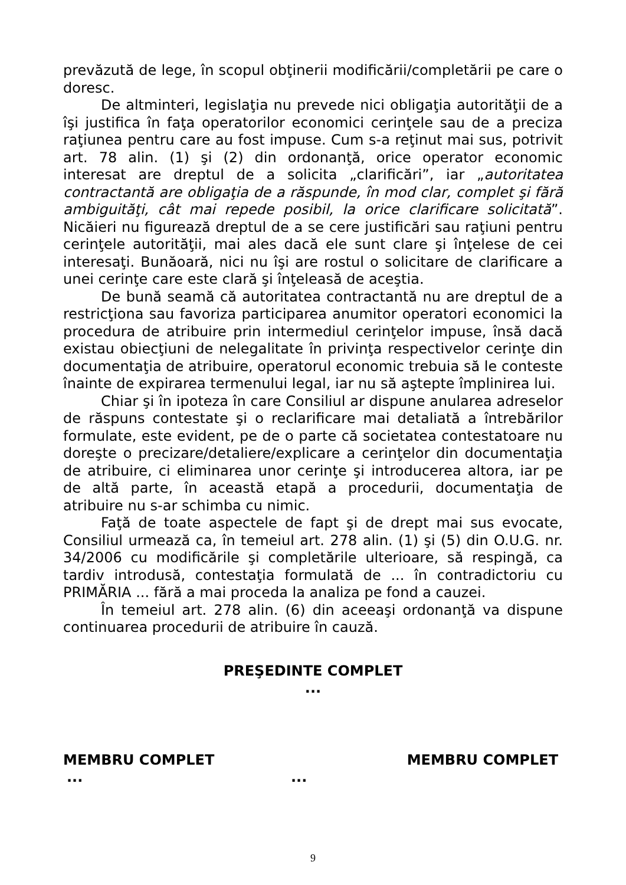prevăzută de lege, în scopul obţinerii modificării/completării pe care o doresc.
De altminteri, legislaţia nu prevede nici obligaţia autorităţii de a îşi justifica în faţa operatorilor economici cerinţele sau de a preciza raţiunea pentru care au fost impuse. Cum s-a reţinut mai sus, potrivit art. 78 alin. (1) şi (2) din ordonanţă, orice operator economic interesat are dreptul de a solicita „clarificări”, iar „autoritatea contractantă are obligaţia de a răspunde, în mod clar, complet şi fără ambiguităţi, cât mai repede posibil, la orice clarificare solicitată”. Nicăieri nu figurează dreptul de a se cere justificări sau raţiuni pentru cerinţele autorităţii, mai ales dacă ele sunt clare şi înţelese de cei interesaţi. Bunăoară, nici nu îşi are rostul o solicitare de clarificare a unei cerinţe care este clară şi înţeleasă de aceştia.
De bună seamă că autoritatea contractantă nu are dreptul de a restricţiona sau favoriza participarea anumitor operatori economici la procedura de atribuire prin intermediul cerinţelor impuse, însă dacă existau obiecţiuni de nelegalitate în privinţa respectivelor cerinţe din documentaţia de atribuire, operatorul economic trebuia să le conteste înainte de expirarea termenului legal, iar nu să aştepte împlinirea lui.
Chiar şi în ipoteza în care Consiliul ar dispune anularea adreselor de răspuns contestate şi o reclarificare mai detaliată a întrebărilor formulate, este evident, pe de o parte că societatea contestatoare nu doreşte o precizare/detaliere/explicare a cerinţelor din documentaţia de atribuire, ci eliminarea unor cerinţe şi introducerea altora, iar pe de altă parte, în această etapă a procedurii, documentaţia de atribuire nu s-ar schimba cu nimic.
Faţă de toate aspectele de fapt şi de drept mai sus evocate, Consiliul urmează ca, în temeiul art. 278 alin. (1) şi (5) din O.U.G. nr. 34/2006 cu modificările şi completările ulterioare, să respingă, ca tardiv introdusă, contestaţia formulată de ... în contradictoriu cu PRIMĂRIA ... fără a mai proceda la analiza pe fond a cauzei.
În temeiul art. 278 alin. (6) din aceeaşi ordonanţă va dispune continuarea procedurii de atribuire în cauză.
PREŞEDINTE COMPLET
...
MEMBRU COMPLET MEMBRU COMPLET
......
9